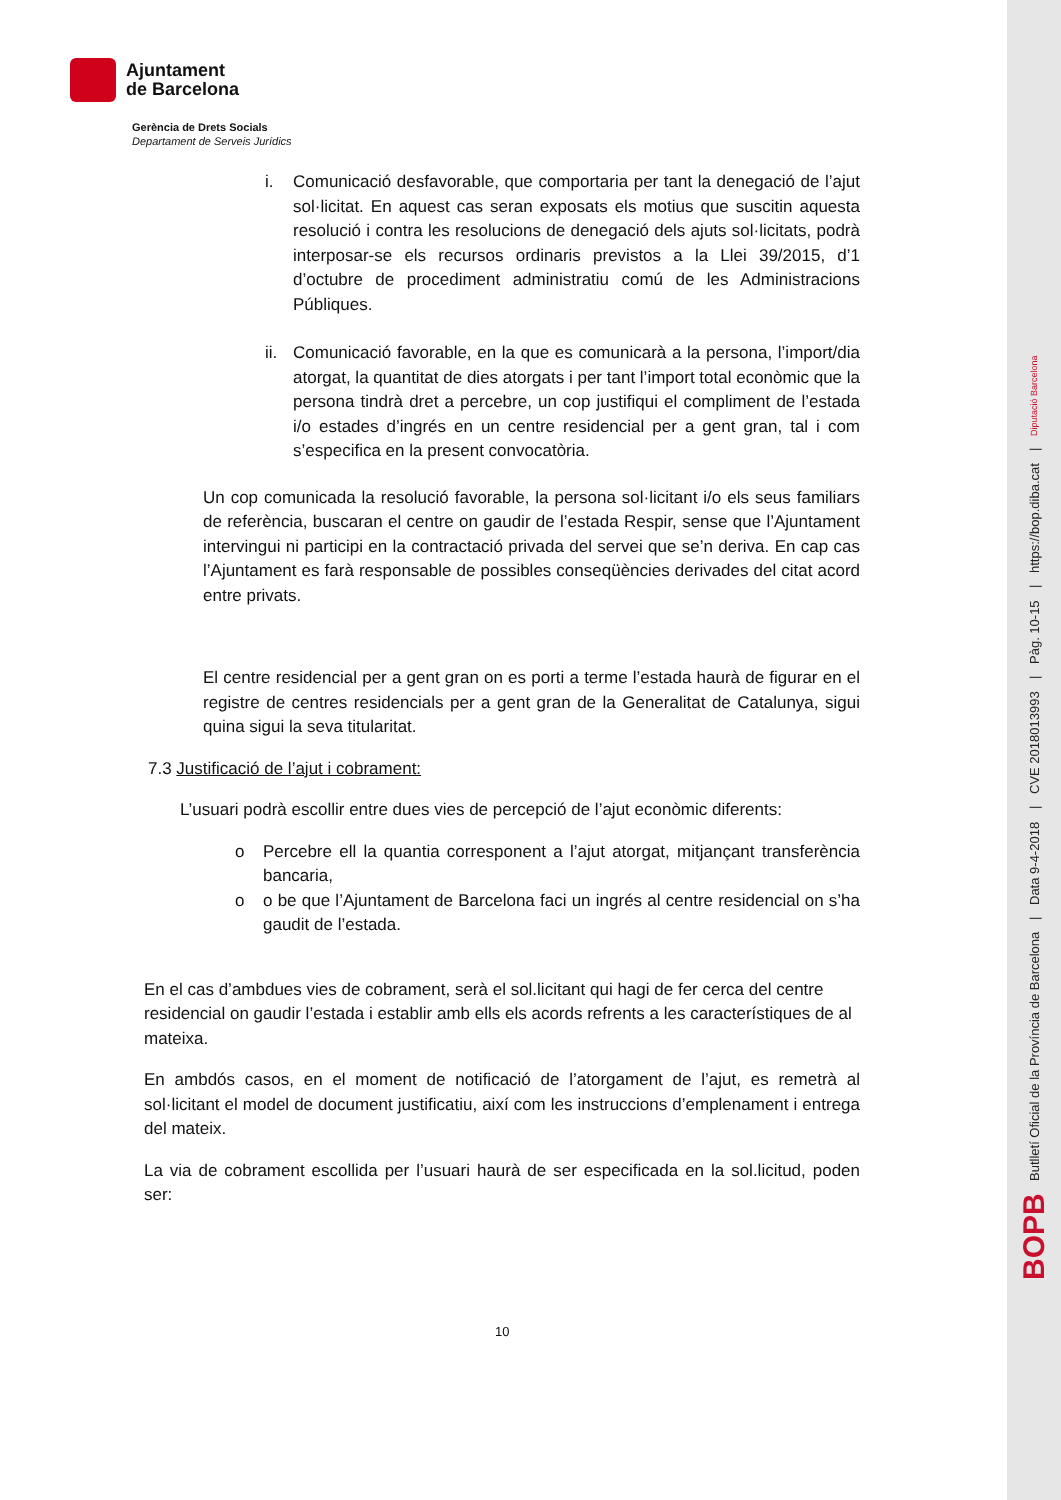Ajuntament
de Barcelona
Gerència de Drets Socials
Departament de Serveis Jurídics
i. Comunicació desfavorable, que comportaria per tant la denegació de l’ajut sol·licitat. En aquest cas seran exposats els motius que suscitin aquesta resolució i contra les resolucions de denegació dels ajuts sol·licitats, podrà interposar-se els recursos ordinaris previstos a la Llei 39/2015, d’1 d’octubre de procediment administratiu comú de les Administracions Públiques.
ii.
Comunicació favorable, en la que es comunicarà a la persona, l’import/dia atorgat, la quantitat de dies atorgats i per tant l’import total econòmic que la persona tindrà dret a percebre, un cop justifiqui el compliment de l’estada i/o estades d’ingrés en un centre residencial per a gent gran, tal i com s’especifica en la present convocatòria.
Un cop comunicada la resolució favorable, la persona sol·licitant i/o els seus familiars de referència, buscaran el centre on gaudir de l’estada Respir, sense que l’Ajuntament intervingui ni participi en la contractació privada del servei que se’n deriva. En cap cas l’Ajuntament es farà responsable de possibles conseqüències derivades del citat acord entre privats.
El centre residencial per a gent gran on es porti a terme l’estada haurà de figurar en el registre de centres residencials per a gent gran de la Generalitat de Catalunya, sigui quina sigui la seva titularitat.
7.3 Justificació de l’ajut i cobrament:
L’usuari podrà escollir entre dues vies de percepció de l’ajut econòmic diferents:
o Percebre ell la quantia corresponent a l’ajut atorgat, mitjançant transferència bancaria,
o o be que l’Ajuntament de Barcelona faci un ingrés al centre residencial on s’ha gaudit de l’estada.
En el cas d’ambdues vies de cobrament, serà el sol.licitant qui hagi de fer cerca del centre residencial on gaudir l’estada i establir amb ells els acords refrents a les característiques de al mateixa.
En ambdós casos, en el moment de notificació de l’atorgament de l’ajut, es remetrà al sol·licitant el model de document justificatiu, així com les instruccions d’emplenament i entrega del mateix.
La via de cobrament escollida per l’usuari haurà de ser especificada en la sol.licitud, poden ser:
10
BOPB Butlletí Oficial de la Província de Barcelona | Data 9-4-2018 | CVE 2018013993 | Pàg. 10-15 | https://bop.diba.cat | Diputació Barcelona